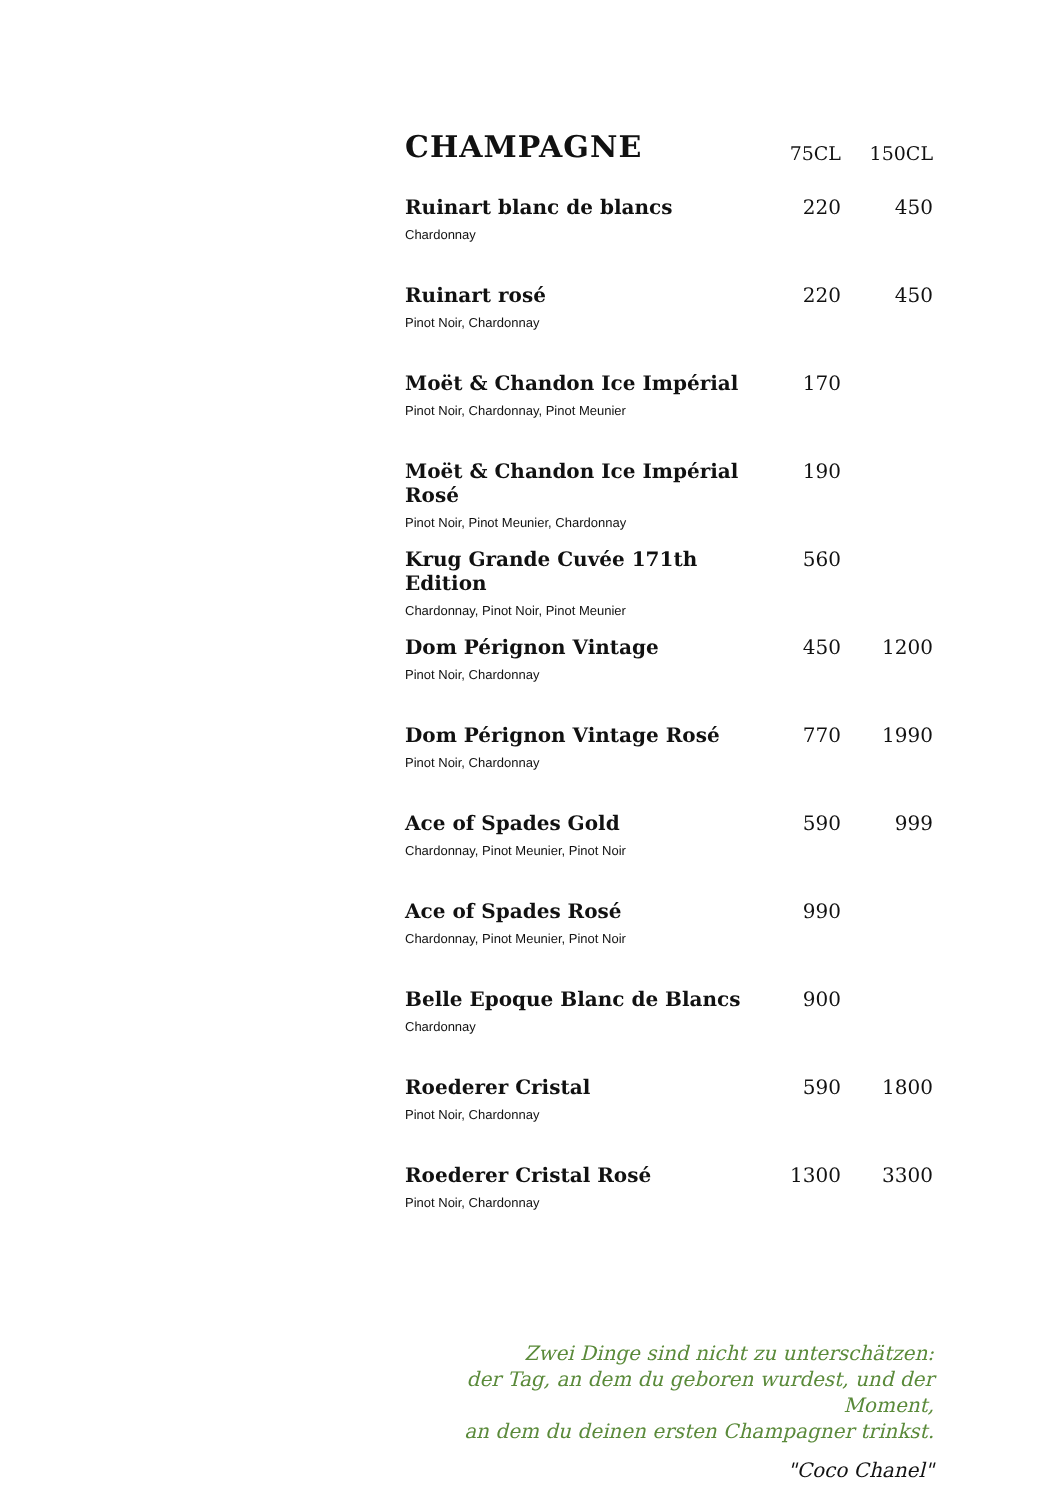| CHAMPAGNE | 75CL | 150CL |
| --- | --- | --- |
| Ruinart blanc de blancs Chardonnay | 220 | 450 |
| Ruinart rosé Pinot Noir, Chardonnay | 220 | 450 |
| Moët & Chandon Ice Impérial Pinot Noir, Chardonnay, Pinot Meunier | 170 | |
| Moët & Chandon Ice Impérial Rosé Pinot Noir, Pinot Meunier, Chardonnay | 190 | |
| Krug Grande Cuvée 171th Edition Chardonnay, Pinot Noir, Pinot Meunier | 560 | |
| Dom Pérignon Vintage Pinot Noir, Chardonnay | 450 | 1200 |
| Dom Pérignon Vintage Rosé Pinot Noir, Chardonnay | 770 | 1990 |
| Ace of Spades Gold Chardonnay, Pinot Meunier, Pinot Noir | 590 | 999 |
| Ace of Spades Rosé Chardonnay, Pinot Meunier, Pinot Noir | 990 | |
| Belle Epoque Blanc de Blancs Chardonnay | 900 | |
| Roederer Cristal Pinot Noir, Chardonnay | 590 | 1800 |
| Roederer Cristal Rosé Pinot Noir, Chardonnay | 1300 | 3300 |
Zwei Dinge sind nicht zu unterschätzen:
der Tag, an dem du geboren wurdest, und der Moment,
an dem du deinen ersten Champagner trinkst.
"Coco Chanel"